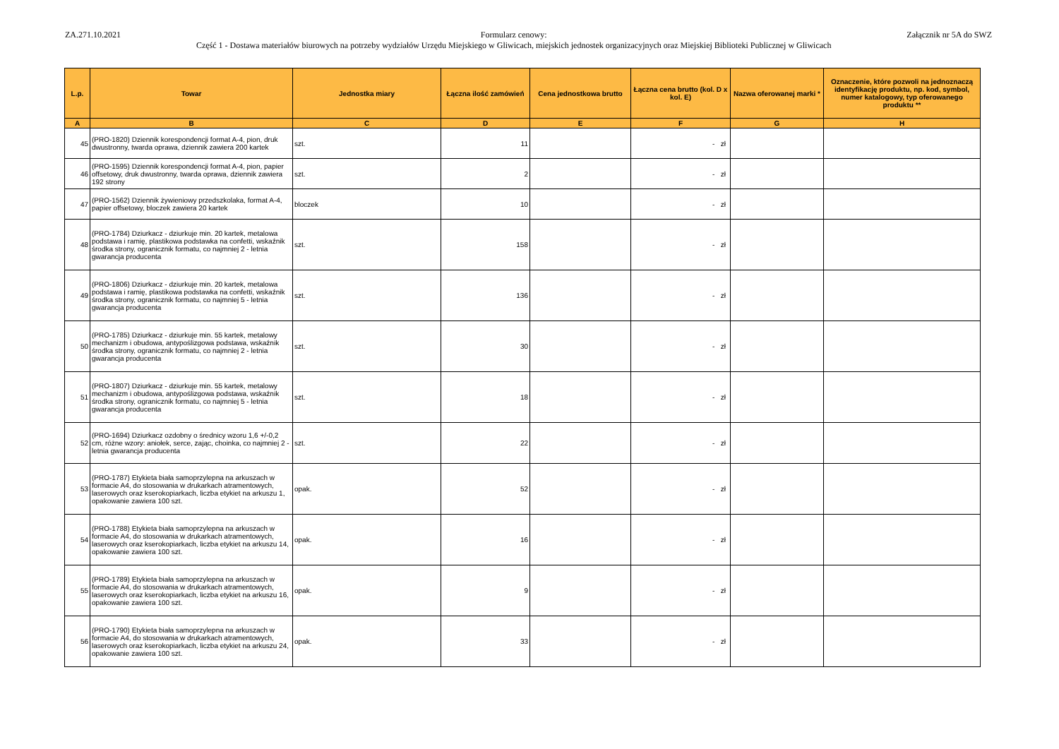ZA.271.10.2021
Formularz cenowy:
Część 1 - Dostawa materiałów biurowych na potrzeby wydziałów Urzędu Miejskiego w Gliwicach, miejskich jednostek organizacyjnych oraz Miejskiej Biblioteki Publicznej w Gliwicach
Załącznik nr 5A do SWZ
| L.p. | Towar | Jednostka miary | Łączna ilość zamówień | Cena jednostkowa brutto | Łączna cena brutto (kol. D x kol. E) | Nazwa oferowanej marki * | Oznaczenie, które pozwoli na jednoznaczą identyfikację produktu, np. kod, symbol, numer katalogowy, typ oferowanego produktu ** |
| --- | --- | --- | --- | --- | --- | --- | --- |
| A | B | C | D | E | F | G | H |
| 45 | (PRO-1820) Dziennik korespondencji format A-4, pion, druk dwustronny, twarda oprawa, dziennik zawiera 200 kartek | szt. | 11 | | - zł | | |
| 46 | (PRO-1595) Dziennik korespondencji format A-4, pion, papier offsetowy, druk dwustronny, twarda oprawa, dziennik zawiera 192 strony | szt. | 2 | | - zł | | |
| 47 | (PRO-1562) Dziennik żywieniowy przedszkolaka, format A-4, papier offsetowy, bloczek zawiera 20 kartek | bloczek | 10 | | - zł | | |
| 48 | (PRO-1784) Dziurkacz - dziurkuje min. 20 kartek, metalowa podstawa i ramię, plastikowa podstawka na confetti, wskaźnik środka strony, ogranicznik formatu, co najmniej 2 - letnia gwarancja producenta | szt. | 158 | | - zł | | |
| 49 | (PRO-1806) Dziurkacz - dziurkuje min. 20 kartek, metalowa podstawa i ramię, plastikowa podstawka na confetti, wskaźnik środka strony, ogranicznik formatu, co najmniej 5 - letnia gwarancja producenta | szt. | 136 | | - zł | | |
| 50 | (PRO-1785) Dziurkacz - dziurkuje min. 55 kartek, metalowy mechanizm i obudowa, antypoślizgowa podstawa, wskaźnik środka strony, ogranicznik formatu, co najmniej 2 - letnia gwarancja producenta | szt. | 30 | | - zł | | |
| 51 | (PRO-1807) Dziurkacz - dziurkuje min. 55 kartek, metalowy mechanizm i obudowa, antypoślizgowa podstawa, wskaźnik środka strony, ogranicznik formatu, co najmniej 5 - letnia gwarancja producenta | szt. | 18 | | - zł | | |
| 52 | (PRO-1694) Dziurkacz ozdobny o średnicy wzoru 1,6 +/-0,2 cm, różne wzory: aniołek, serce, zając, choinka, co najmniej 2 - letnia gwarancja producenta | szt. | 22 | | - zł | | |
| 53 | (PRO-1787) Etykieta biała samoprzylepna na arkuszach w formacie A4, do stosowania w drukarkach atramentowych, laserowych oraz kserokopiarkach, liczba etykiet na arkuszu 1, opakowanie zawiera 100 szt. | opak. | 52 | | - zł | | |
| 54 | (PRO-1788) Etykieta biała samoprzylepna na arkuszach w formacie A4, do stosowania w drukarkach atramentowych, laserowych oraz kserokopiarkach, liczba etykiet na arkuszu 14, opakowanie zawiera 100 szt. | opak. | 16 | | - zł | | |
| 55 | (PRO-1789) Etykieta biała samoprzylepna na arkuszach w formacie A4, do stosowania w drukarkach atramentowych, laserowych oraz kserokopiarkach, liczba etykiet na arkuszu 16, opakowanie zawiera 100 szt. | opak. | 9 | | - zł | | |
| 56 | (PRO-1790) Etykieta biała samoprzylepna na arkuszach w formacie A4, do stosowania w drukarkach atramentowych, laserowych oraz kserokopiarkach, liczba etykiet na arkuszu 24, opakowanie zawiera 100 szt. | opak. | 33 | | - zł | | |